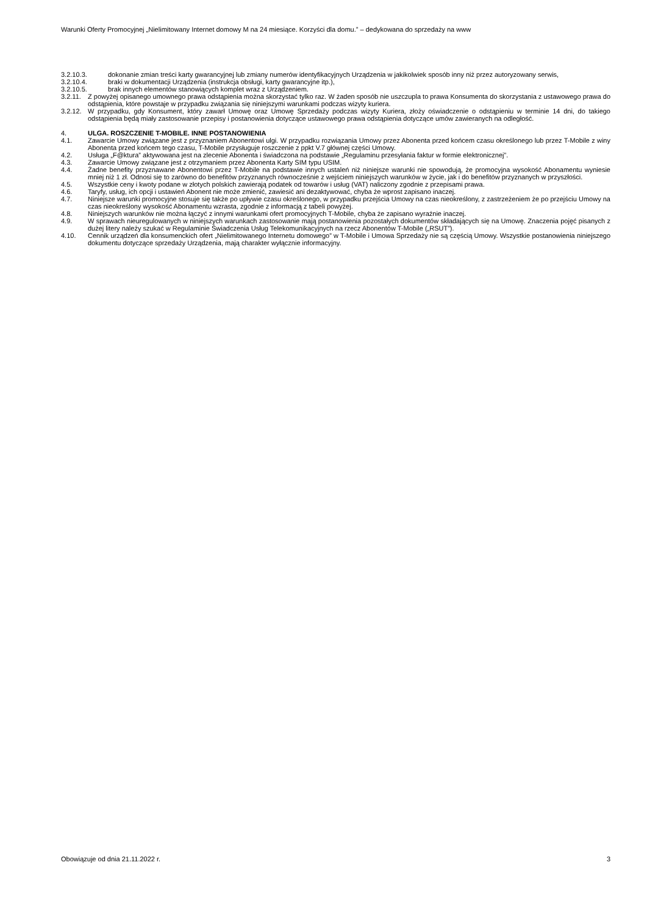Warunki Oferty Promocyjnej „Nielimitowany Internet domowy M na 24 miesiące. Korzyści dla domu.” – dedykowana do sprzedaży na www
3.2.10.3. dokonanie zmian treści karty gwarancyjnej lub zmiany numerów identyfikacyjnych Urządzenia w jakikolwiek sposób inny niż przez autoryzowany serwis,
3.2.10.4. braki w dokumentacji Urządzenia (instrukcja obsługi, karty gwarancyjne itp.),
3.2.10.5. brak innych elementów stanowiących komplet wraz z Urządzeniem.
3.2.11.
Z powyżej opisanego umownego prawa odstąpienia można skorzystać tylko raz. W żaden sposób nie uszczupla to prawa Konsumenta do skorzystania z ustawowego prawa do odstąpienia, które powstaje w przypadku związania się niniejszymi warunkami podczas wizyty kuriera.
3.2.12.
W przypadku, gdy Konsument, który zawarł Umowę oraz Umowę Sprzedaży podczas wizyty Kuriera, złoży oświadczenie o odstąpieniu w terminie 14 dni, do takiego odstąpienia będą miały zastosowanie przepisy i postanowienia dotyczące ustawowego prawa odstąpienia dotyczące umów zawieranych na odległość.
4. ULGA. ROSZCZENIE T-MOBILE. INNE POSTANOWIENIA
4.1. Zawarcie Umowy związane jest z przyznaniem Abonentowi ulgi. W przypadku rozwiązania Umowy przez Abonenta przed końcem czasu określonego lub przez T-Mobile z winy Abonenta przed końcem tego czasu, T-Mobile przysługuje roszczenie z ppkt V.7 głównej części Umowy.
4.2. Usługa „F@ktura” aktywowana jest na zlecenie Abonenta i świadczona na podstawie „Regulaminu przesyłania faktur w formie elektronicznej”.
4.3. Zawarcie Umowy związane jest z otrzymaniem przez Abonenta Karty SIM typu USIM.
4.4. Żadne benefity przyznawane Abonentowi przez T-Mobile na podstawie innych ustaleń niż niniejsze warunki nie spowodują, że promocyjna wysokość Abonamentu wyniesie mniej niż 1 zł. Odnosi się to zarówno do benefitów przyznanych równocześnie z wejściem niniejszych warunków w życie, jak i do benefitów przyznanych w przyszłości.
4.5. Wszystkie ceny i kwoty podane w złotych polskich zawierają podatek od towarów i usług (VAT) naliczony zgodnie z przepisami prawa.
4.6. Taryfy, usług, ich opcji i ustawień Abonent nie może zmienić, zawiesić ani dezaktywować, chyba że wprost zapisano inaczej.
4.7. Niniejsze warunki promocyjne stosuje się także po upływie czasu określonego, w przypadku przejścia Umowy na czas nieokreślony, z zastrzeżeniem że po przejściu Umowy na czas nieokreślony wysokość Abonamentu wzrasta, zgodnie z informacją z tabeli powyżej.
4.8. Niniejszych warunków nie można łączyć z innymi warunkami ofert promocyjnych T-Mobile, chyba że zapisano wyraźnie inaczej.
4.9. W sprawach nieuregulowanych w niniejszych warunkach zastosowanie mają postanowienia pozostałych dokumentów składających się na Umowę. Znaczenia pojęć pisanych z dużej litery należy szukać w Regulaminie Świadczenia Usług Telekomunikacyjnych na rzecz Abonentów T-Mobile („RSUT”).
4.10. Cennik urządzeń dla konsumenckich ofert „Nielimitowanego Internetu domowego” w T-Mobile i Umowa Sprzedaży nie są częścią Umowy. Wszystkie postanowienia niniejszego dokumentu dotyczące sprzedaży Urządzenia, mają charakter wyłącznie informacyjny.
Obowiązuje od dnia 21.11.2022 r. 3